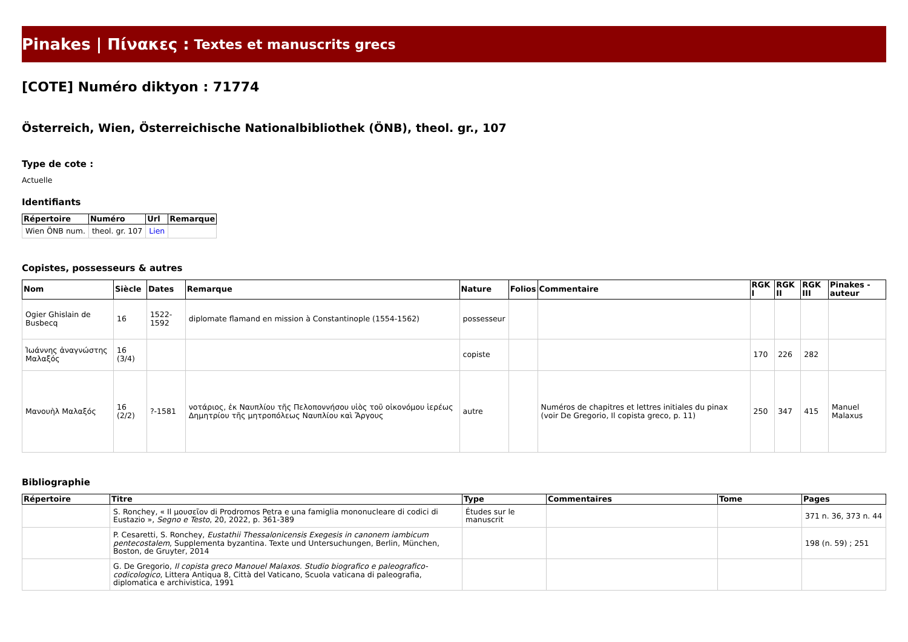Pinakes | Πίνακες : Textes et manuscrits grecs
[COTE] Numéro diktyon : 71774
Österreich, Wien, Österreichische Nationalbibliothek (ÖNB), theol. gr., 107
Type de cote :
Actuelle
Identifiants
| Répertoire | Numéro | Url | Remarque |
| --- | --- | --- | --- |
| Wien ÖNB num. | theol. gr. 107 | Lien | |
Copistes, possesseurs & autres
| Nom | Siècle | Dates | Remarque | Nature | Folios | Commentaire | RGK I | RGK II | RGK III | Pinakes - auteur |
| --- | --- | --- | --- | --- | --- | --- | --- | --- | --- | --- |
| Ogier Ghislain de Busbecq | 16 | 1522-1592 | diplomate flamand en mission à Constantinople (1554-1562) | possesseur | | | | | | |
| Ἰωάννης ἀναγνώστης Μαλαξός | 16 (3/4) | | | copiste | | | 170 | 226 | 282 | |
| Μανουὴλ Μαλαξός | 16 (2/2) | ?-1581 | νοτάριος, ἐκ Ναυπλίου τῆς Πελοποννήσου υἱὸς τοῦ οἰκονόμου ἱερέως Δημητρίου τῆς μητροπόλεως Ναυπλίου καὶ Ἄργους | autre | | Numéros de chapitres et lettres initiales du pinax (voir De Gregorio, Il copista greco, p. 11) | 250 | 347 | 415 | Manuel Malaxus |
Bibliographie
| Répertoire | Titre | Type | Commentaires | Tome | Pages |
| --- | --- | --- | --- | --- | --- |
| | S. Ronchey, « Il μουσεῖον di Prodromos Petra e una famiglia mononucleare di codici di Eustazio », Segno e Testo , 20, 2022, p. 361-389 | Études sur le manuscrit | | | 371 n. 36, 373 n. 44 |
| | P. Cesaretti, S. Ronchey, Eustathii Thessalonicensis Exegesis in canonem iambicum pentecostalem , Supplementa byzantina. Texte und Untersuchungen, Berlin, München, Boston, de Gruyter, 2014 | | | | 198 (n. 59) ; 251 |
| | G. De Gregorio, Il copista greco Manouel Malaxos. Studio biografico e paleografico-codicologico , Littera Antiqua 8, Città del Vaticano, Scuola vaticana di paleografia, diplomatica e archivistica, 1991 | | | | |